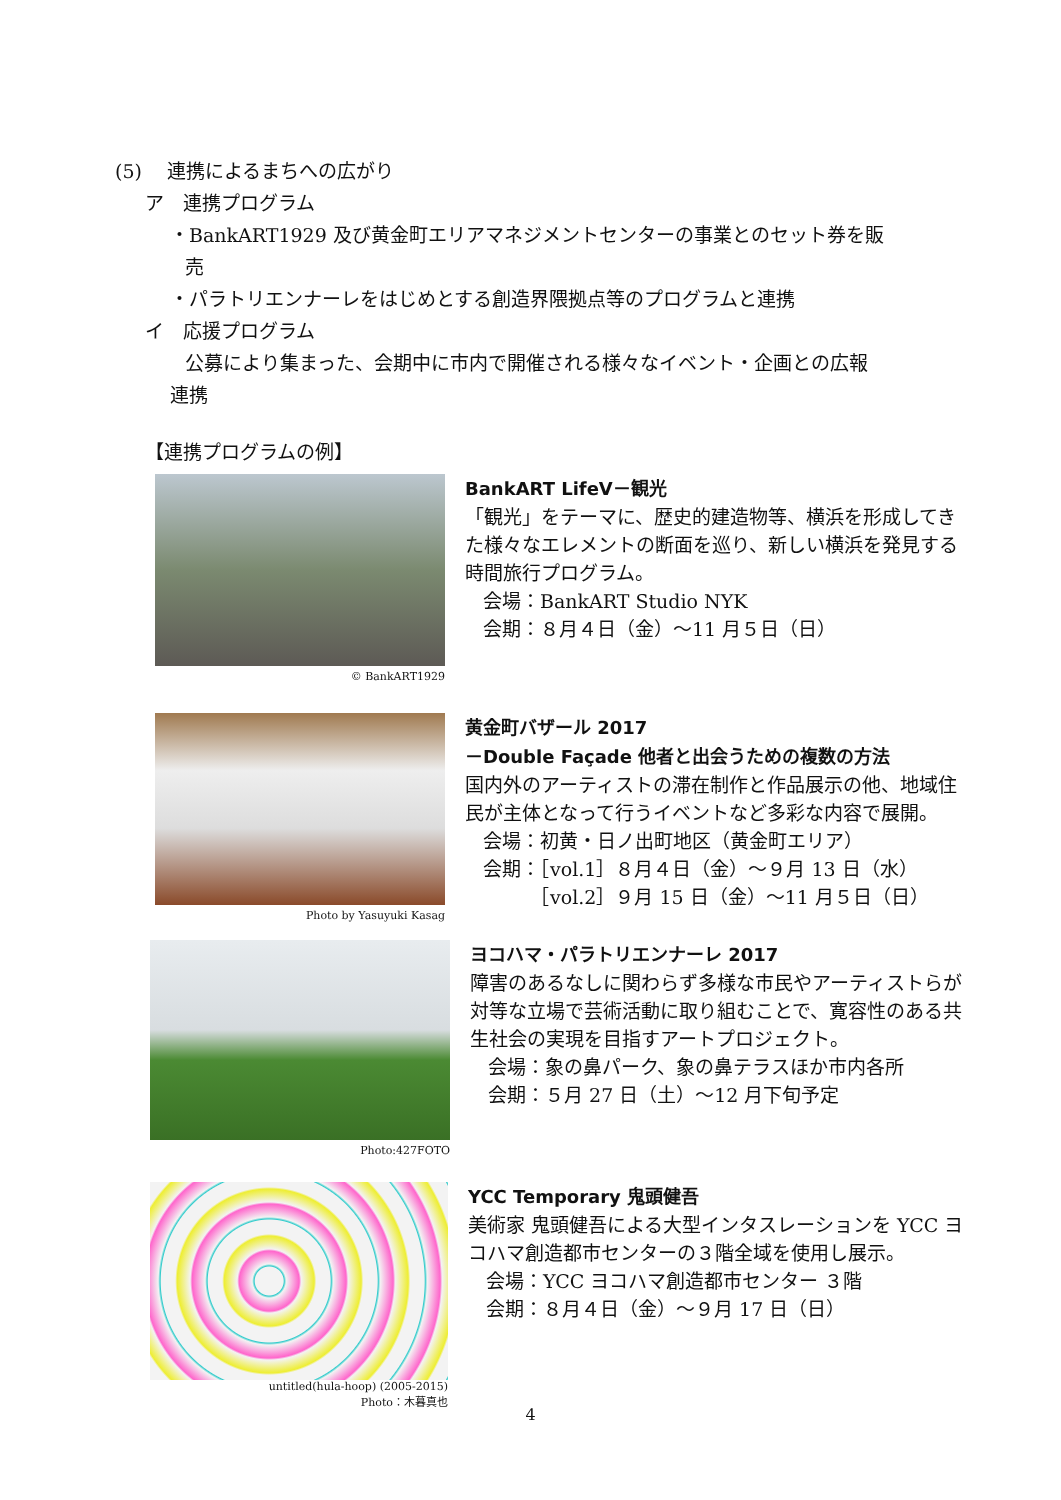(5)　 連携によるまちへの広がり
ア　連携プログラム
・BankART1929 及び黄金町エリアマネジメントセンターの事業とのセット券を販
売
・パラトリエンナーレをはじめとする創造界隈拠点等のプログラムと連携
イ　応援プログラム
公募により集まった、会期中に市内で開催される様々なイベント・企画との広報
連携
【連携プログラムの例】
© BankART1929
BankART LifeⅤ－観光
「観光」をテーマに、歴史的建造物等、横浜を形成してきた様々なエレメントの断面を巡り、新しい横浜を発見する時間旅行プログラム。
会場：BankART Studio NYK
会期：８月４日（金）～11 月５日（日）
Photo by Yasuyuki Kasag
黄金町バザール 2017
－Double Façade 他者と出会うための複数の方法
国内外のアーティストの滞在制作と作品展示の他、地域住民が主体となって行うイベントなど多彩な内容で展開。
会場：初黄・日ノ出町地区（黄金町エリア）
会期：［vol.1］８月４日（金）～９月 13 日（水）
　　　［vol.2］９月 15 日（金）～11 月５日（日）
Photo:427FOTO
ヨコハマ・パラトリエンナーレ 2017
障害のあるなしに関わらず多様な市民やアーティストらが対等な立場で芸術活動に取り組むことで、寛容性のある共生社会の実現を目指すアートプロジェクト。
会場：象の鼻パーク、象の鼻テラスほか市内各所
会期：５月 27 日（土）～12 月下旬予定
untitled(hula-hoop) (2005-2015)
Photo：木暮真也
YCC Temporary 鬼頭健吾
美術家 鬼頭健吾による大型インタスレーションを YCC ヨコハマ創造都市センターの３階全域を使用し展示。
会場：YCC ヨコハマ創造都市センター ３階
会期：８月４日（金）～９月 17 日（日）
4